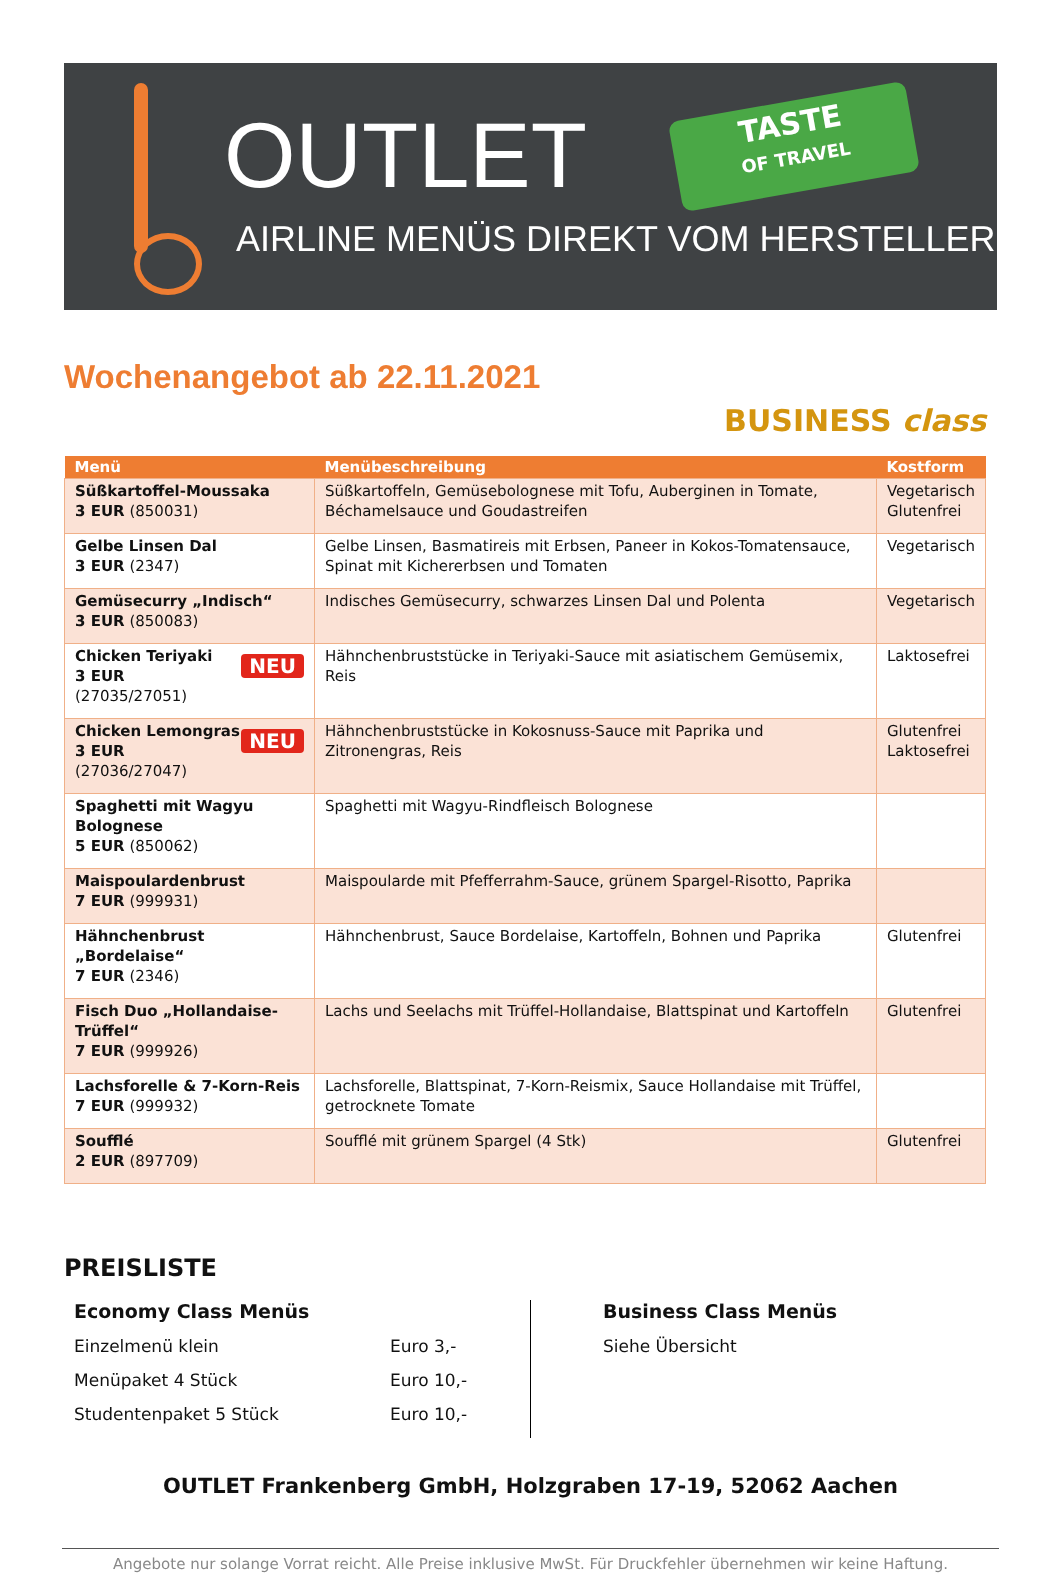OUTLET
TASTE
OF TRAVEL
AIRLINE MENÜS DIREKT VOM HERSTELLER
Wochenangebot ab 22.11.2021
BUSINESS class
| Menü | Menübeschreibung | Kostform |
| --- | --- | --- |
| Süßkartoffel-Moussaka 3 EUR (850031) | Süßkartoffeln, Gemüsebolognese mit Tofu, Auberginen in Tomate, Béchamelsauce und Goudastreifen | Vegetarisch Glutenfrei |
| Gelbe Linsen Dal 3 EUR (2347) | Gelbe Linsen, Basmatireis mit Erbsen, Paneer in Kokos-Tomatensauce, Spinat mit Kichererbsen und Tomaten | Vegetarisch |
| Gemüsecurry „Indisch“ 3 EUR (850083) | Indisches Gemüsecurry, schwarzes Linsen Dal und Polenta | Vegetarisch |
| NEU Chicken Teriyaki 3 EUR (27035/27051) | Hähnchenbruststücke in Teriyaki-Sauce mit asiatischem Gemüsemix, Reis | Laktosefrei |
| NEU Chicken Lemongras 3 EUR (27036/27047) | Hähnchenbruststücke in Kokosnuss-Sauce mit Paprika und Zitronengras, Reis | Glutenfrei Laktosefrei |
| Spaghetti mit Wagyu Bolognese 5 EUR (850062) | Spaghetti mit Wagyu-Rindfleisch Bolognese | |
| Maispoulardenbrust 7 EUR (999931) | Maispoularde mit Pfefferrahm-Sauce, grünem Spargel-Risotto, Paprika | |
| Hähnchenbrust „Bordelaise“ 7 EUR (2346) | Hähnchenbrust, Sauce Bordelaise, Kartoffeln, Bohnen und Paprika | Glutenfrei |
| Fisch Duo „Hollandaise-Trüffel“ 7 EUR (999926) | Lachs und Seelachs mit Trüffel-Hollandaise, Blattspinat und Kartoffeln | Glutenfrei |
| Lachsforelle & 7-Korn-Reis 7 EUR (999932) | Lachsforelle, Blattspinat, 7-Korn-Reismix, Sauce Hollandaise mit Trüffel, getrocknete Tomate | |
| Soufflé 2 EUR (897709) | Soufflé mit grünem Spargel (4 Stk) | Glutenfrei |
PREISLISTE
Economy Class Menüs
Einzelmenü klein Euro 3,-
Menüpaket 4 Stück Euro 10,-
Studentenpaket 5 Stück Euro 10,-
Business Class Menüs
Siehe Übersicht
OUTLET Frankenberg GmbH, Holzgraben 17-19, 52062 Aachen
Angebote nur solange Vorrat reicht. Alle Preise inklusive MwSt. Für Druckfehler übernehmen wir keine Haftung.